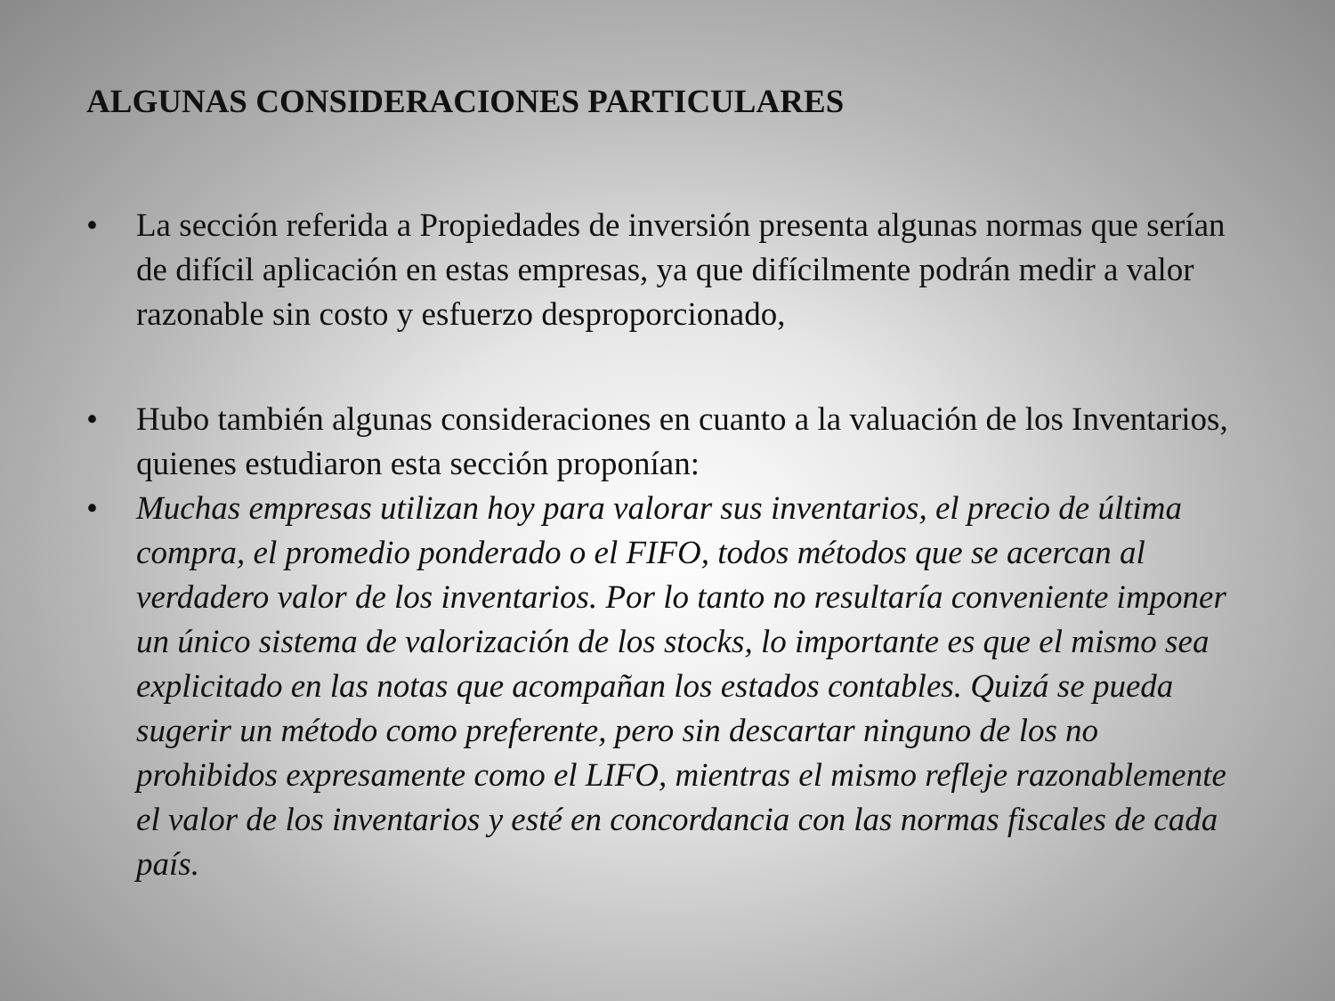ALGUNAS CONSIDERACIONES PARTICULARES
• La sección referida a Propiedades de inversión presenta algunas normas que serían de difícil aplicación en estas empresas, ya que difícilmente podrán medir a valor razonable sin costo y esfuerzo desproporcionado,
• Hubo también algunas consideraciones en cuanto a la valuación de los Inventarios, quienes estudiaron esta sección proponían:
• Muchas empresas utilizan hoy para valorar sus inventarios, el precio de última compra, el promedio ponderado o el FIFO, todos métodos que se acercan al verdadero valor de los inventarios. Por lo tanto no resultaría conveniente imponer un único sistema de valorización de los stocks, lo importante es que el mismo sea explicitado en las notas que acompañan los estados contables. Quizá se pueda sugerir un método como preferente, pero sin descartar ninguno de los no prohibidos expresamente como el LIFO, mientras el mismo refleje razonablemente el valor de los inventarios y esté en concordancia con las normas fiscales de cada país.